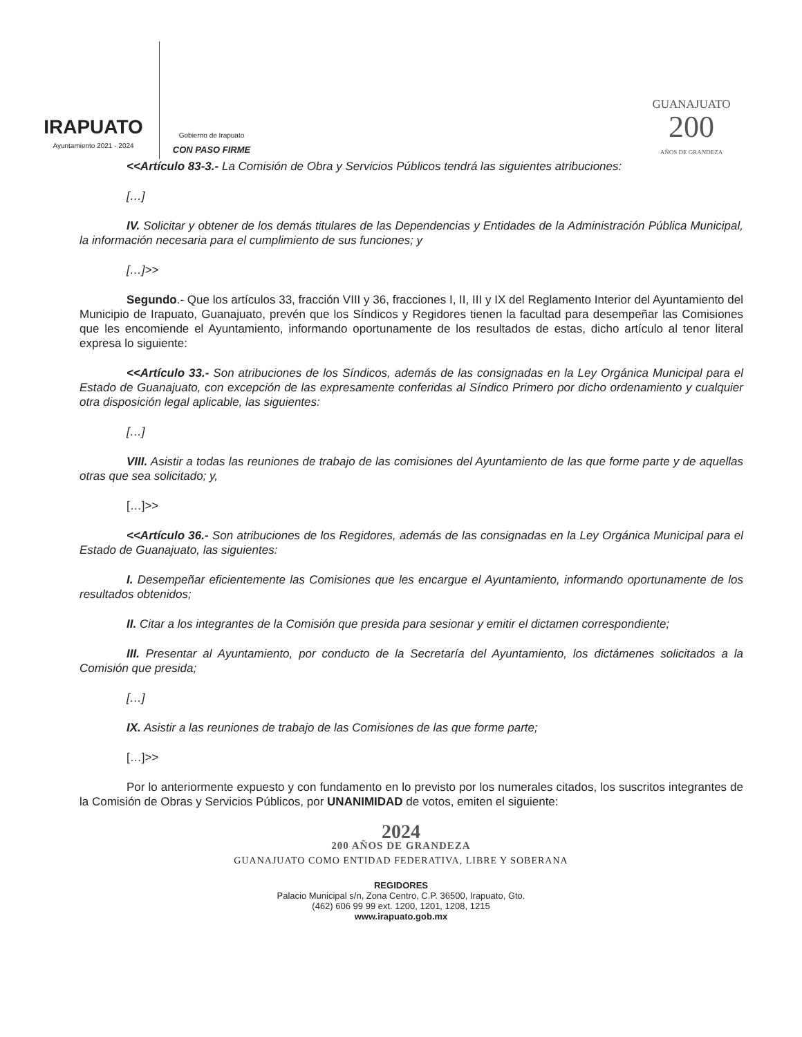IRAPUATO
Ayuntamiento 2021 - 2024
Gobierno de Irapuato
CON PASO FIRME
GUANAJUATO
200
AÑOS DE GRANDEZA
<<Artículo 83-3.- La Comisión de Obra y Servicios Públicos tendrá las siguientes atribuciones:
[…]
IV. Solicitar y obtener de los demás titulares de las Dependencias y Entidades de la Administración Pública Municipal, la información necesaria para el cumplimiento de sus funciones; y
[…]>>
Segundo.- Que los artículos 33, fracción VIII y 36, fracciones I, II, III y IX del Reglamento Interior del Ayuntamiento del Municipio de Irapuato, Guanajuato, prevén que los Síndicos y Regidores tienen la facultad para desempeñar las Comisiones que les encomiende el Ayuntamiento, informando oportunamente de los resultados de estas, dicho artículo al tenor literal expresa lo siguiente:
<<Artículo 33.- Son atribuciones de los Síndicos, además de las consignadas en la Ley Orgánica Municipal para el Estado de Guanajuato, con excepción de las expresamente conferidas al Síndico Primero por dicho ordenamiento y cualquier otra disposición legal aplicable, las siguientes:
[…]
VIII. Asistir a todas las reuniones de trabajo de las comisiones del Ayuntamiento de las que forme parte y de aquellas otras que sea solicitado; y,
[…]>>
<<Artículo 36.- Son atribuciones de los Regidores, además de las consignadas en la Ley Orgánica Municipal para el Estado de Guanajuato, las siguientes:
I. Desempeñar eficientemente las Comisiones que les encargue el Ayuntamiento, informando oportunamente de los resultados obtenidos;
II. Citar a los integrantes de la Comisión que presida para sesionar y emitir el dictamen correspondiente;
III. Presentar al Ayuntamiento, por conducto de la Secretaría del Ayuntamiento, los dictámenes solicitados a la Comisión que presida;
[…]
IX. Asistir a las reuniones de trabajo de las Comisiones de las que forme parte;
[…]>>
Por lo anteriormente expuesto y con fundamento en lo previsto por los numerales citados, los suscritos integrantes de la Comisión de Obras y Servicios Públicos, por UNANIMIDAD de votos, emiten el siguiente:
2024
200 AÑOS DE GRANDEZA
GUANAJUATO COMO ENTIDAD FEDERATIVA, LIBRE Y SOBERANA
REGIDORES
Palacio Municipal s/n, Zona Centro, C.P. 36500, Irapuato, Gto.
(462) 606 99 99 ext. 1200, 1201, 1208, 1215
www.irapuato.gob.mx